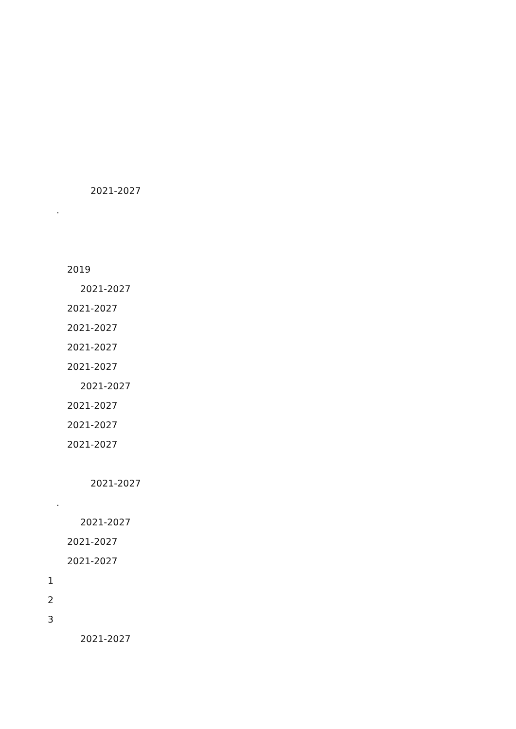2021-2027
.
2019
2021-2027
2021-2027
2021-2027
2021-2027
2021-2027
2021-2027
2021-2027
2021-2027
2021-2027
2021-2027
.
2021-2027
2021-2027
2021-2027
1
2
3
2021-2027